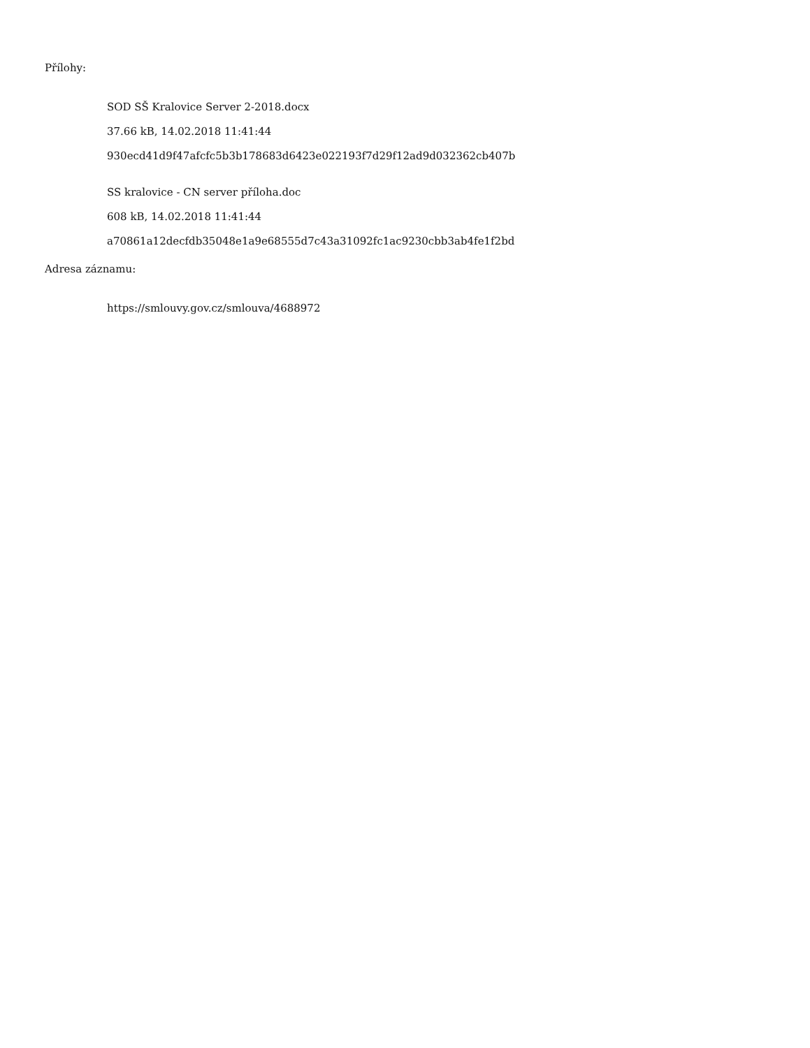Přílohy:
SOD SŠ Kralovice Server 2-2018.docx
37.66 kB, 14.02.2018 11:41:44
930ecd41d9f47afcfc5b3b178683d6423e022193f7d29f12ad9d032362cb407b
SS kralovice - CN server příloha.doc
608 kB, 14.02.2018 11:41:44
a70861a12decfdb35048e1a9e68555d7c43a31092fc1ac9230cbb3ab4fe1f2bd
Adresa záznamu:
https://smlouvy.gov.cz/smlouva/4688972